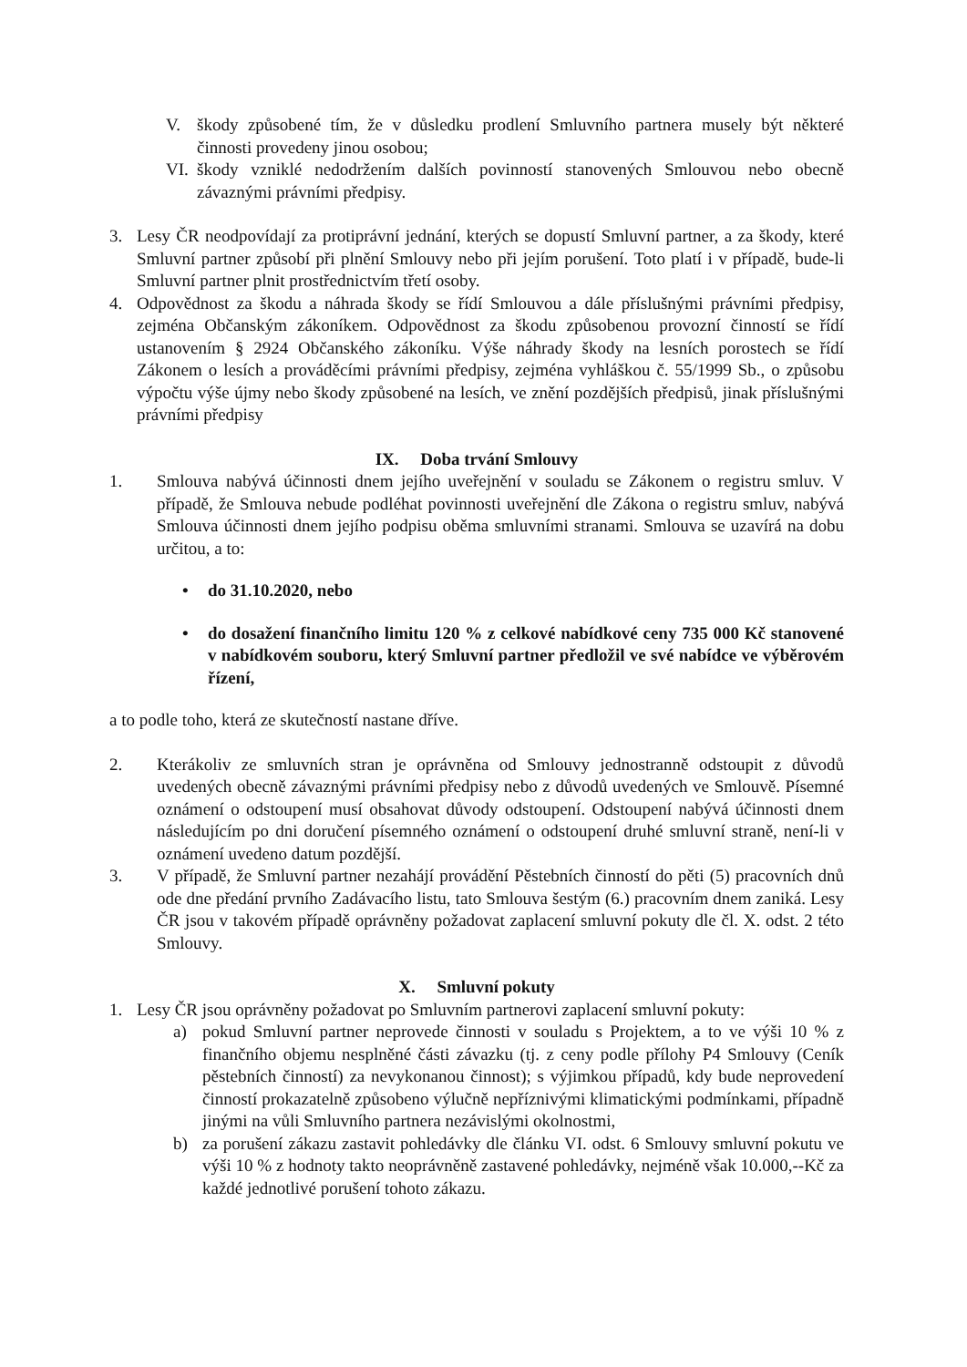V. škody způsobené tím, že v důsledku prodlení Smluvního partnera musely být některé činnosti provedeny jinou osobou;
VI. škody vzniklé nedodržením dalších povinností stanovených Smlouvou nebo obecně závaznými právními předpisy.
3. Lesy ČR neodpovídají za protiprávní jednání, kterých se dopustí Smluvní partner, a za škody, které Smluvní partner způsobí při plnění Smlouvy nebo při jejím porušení. Toto platí i v případě, bude-li Smluvní partner plnit prostřednictvím třetí osoby.
4. Odpovědnost za škodu a náhrada škody se řídí Smlouvou a dále příslušnými právními předpisy, zejména Občanským zákoníkem. Odpovědnost za škodu způsobenou provozní činností se řídí ustanovením § 2924 Občanského zákoníku. Výše náhrady škody na lesních porostech se řídí Zákonem o lesích a prováděcími právními předpisy, zejména vyhláškou č. 55/1999 Sb., o způsobu výpočtu výše újmy nebo škody způsobené na lesích, ve znění pozdějších předpisů, jinak příslušnými právními předpisy
IX. Doba trvání Smlouvy
1. Smlouva nabývá účinnosti dnem jejího uveřejnění v souladu se Zákonem o registru smluv. V případě, že Smlouva nebude podléhat povinnosti uveřejnění dle Zákona o registru smluv, nabývá Smlouva účinnosti dnem jejího podpisu oběma smluvními stranami. Smlouva se uzavírá na dobu určitou, a to:
• do 31.10.2020, nebo
• do dosažení finančního limitu 120 % z celkové nabídkové ceny 735 000 Kč stanovené v nabídkovém souboru, který Smluvní partner předložil ve své nabídce ve výběrovém řízení,
a to podle toho, která ze skutečností nastane dříve.
2. Kterákoliv ze smluvních stran je oprávněna od Smlouvy jednostranně odstoupit z důvodů uvedených obecně závaznými právními předpisy nebo z důvodů uvedených ve Smlouvě. Písemné oznámení o odstoupení musí obsahovat důvody odstoupení. Odstoupení nabývá účinnosti dnem následujícím po dni doručení písemného oznámení o odstoupení druhé smluvní straně, není-li v oznámení uvedeno datum pozdější.
3. V případě, že Smluvní partner nezahájí provádění Pěstebních činností do pěti (5) pracovních dnů ode dne předání prvního Zadávacího listu, tato Smlouva šestým (6.) pracovním dnem zaniká. Lesy ČR jsou v takovém případě oprávněny požadovat zaplacení smluvní pokuty dle čl. X. odst. 2 této Smlouvy.
X. Smluvní pokuty
1. Lesy ČR jsou oprávněny požadovat po Smluvním partnerovi zaplacení smluvní pokuty:
a) pokud Smluvní partner neprovede činnosti v souladu s Projektem, a to ve výši 10 % z finančního objemu nesplněné části závazku (tj. z ceny podle přílohy P4 Smlouvy (Ceník pěstebních činností) za nevykonanou činnost); s výjimkou případů, kdy bude neprovedení činností prokazatelně způsobeno výlučně nepříznivými klimatickými podmínkami, případně jinými na vůli Smluvního partnera nezávislými okolnostmi,
b) za porušení zákazu zastavit pohledávky dle článku VI. odst. 6 Smlouvy smluvní pokutu ve výši 10 % z hodnoty takto neoprávněně zastavené pohledávky, nejméně však 10.000,--Kč za každé jednotlivé porušení tohoto zákazu.